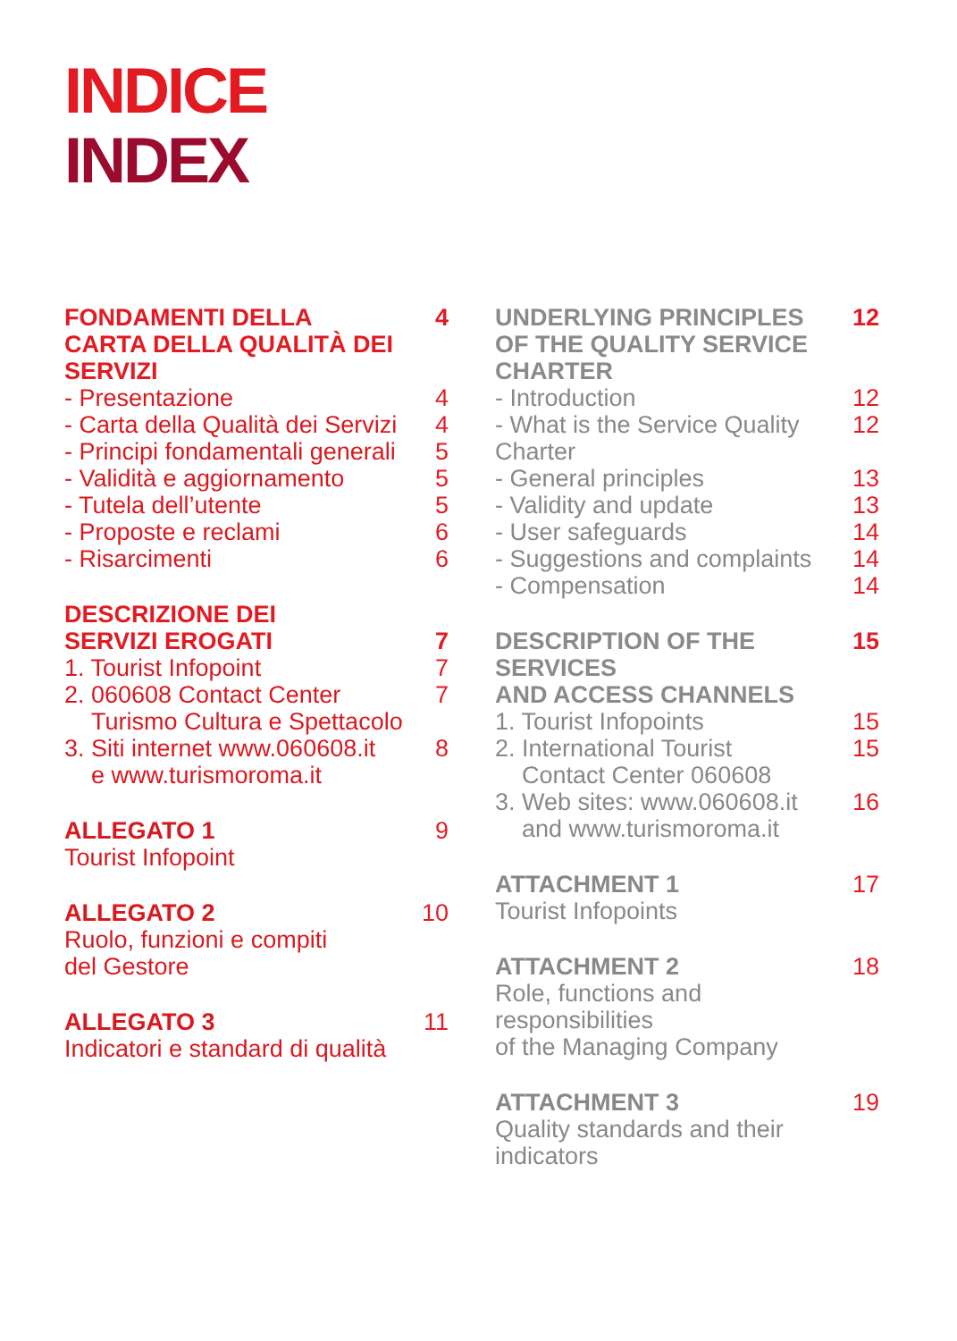INDICE
INDEX
FONDAMENTI DELLA
CARTA DELLA QUALITÀ DEI
SERVIZI 4
- Presentazione 4
- Carta della Qualità dei Servizi 4
- Principi fondamentali generali 5
- Validità e aggiornamento 5
- Tutela dell’utente 5
- Proposte e reclami 6
- Risarcimenti 6
DESCRIZIONE DEI
SERVIZI EROGATI
7
1. Tourist Infopoint 7
2. 060608 Contact Center
Turismo Cultura e Spettacolo 7
3. Siti internet www.060608.it
e www.turismoroma.it 8
ALLEGATO 1
Tourist Infopoint 9
ALLEGATO 2
Ruolo, funzioni e compiti
del Gestore 10
ALLEGATO 3
Indicatori e standard di qualità 11
UNDERLYING PRINCIPLES
OF THE QUALITY SERVICE
CHARTER 12
- Introduction 12
- What is the Service Quality Charter 12
- General principles 13
- Validity and update 13
- User safeguards 14
- Suggestions and complaints 14
- Compensation 14
DESCRIPTION OF THE SERVICES
AND ACCESS CHANNELS 15
1. Tourist Infopoints 15
2. International Tourist
Contact Center 060608 15
3. Web sites: www.060608.it
and www.turismoroma.it 16
ATTACHMENT 1
Tourist Infopoints 17
ATTACHMENT 2
Role, functions and responsibilities
of the Managing Company 18
ATTACHMENT 3
Quality standards and their
indicators 19